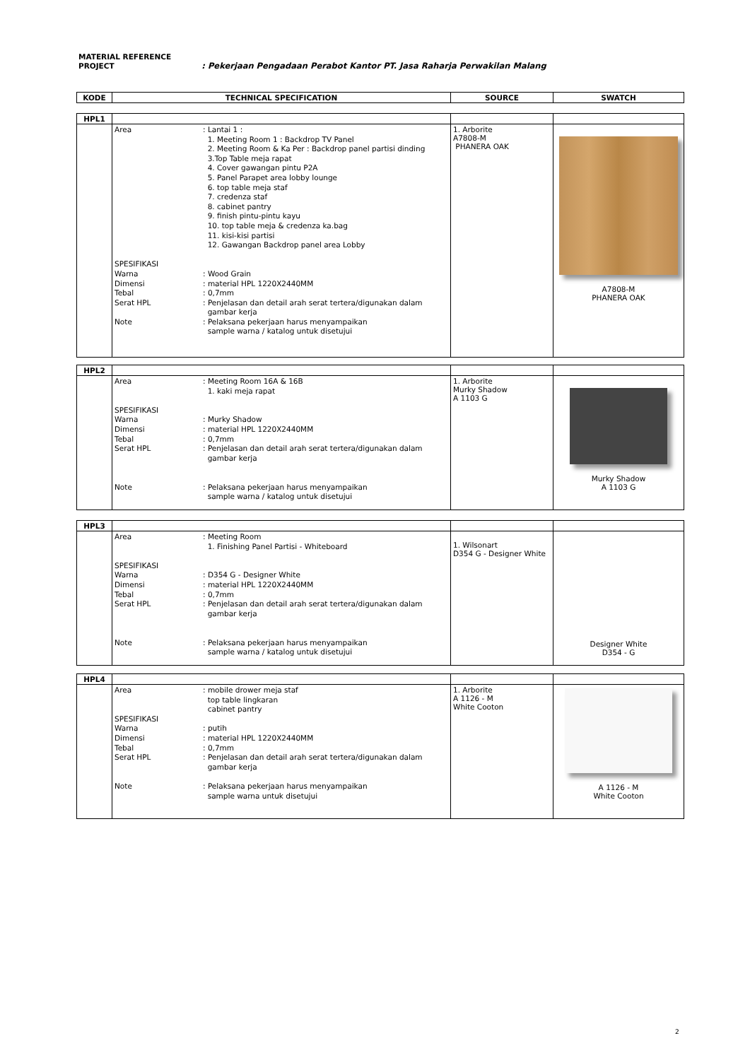MATERIAL REFERENCE
PROJECT : Pekerjaan Pengadaan Perabot Kantor PT. Jasa Raharja Perwakilan Malang
| KODE | TECHNICAL SPECIFICATION | SOURCE | SWATCH |
| --- | --- | --- | --- |
| HPL1 | | | |
| | Area : Lantai 1 : 1. Meeting Room 1 : Backdrop TV Panel 2. Meeting Room & Ka Per : Backdrop panel partisi dinding 3.Top Table meja rapat 4. Cover gawangan pintu P2A 5. Panel Parapet area lobby lounge 6. top table meja staf 7. credenza staf 8. cabinet pantry 9. finish pintu-pintu kayu 10. top table meja & credenza ka.bag 11. kisi-kisi partisi 12. Gawangan Backdrop panel area Lobby SPESIFIKASI Warna : Wood Grain Dimensi : material HPL 1220X2440MM Tebal : 0,7mm Serat HPL : Penjelasan dan detail arah serat tertera/digunakan dalam gambar kerja Note : Pelaksana pekerjaan harus menyampaikan sample warna / katalog untuk disetujui | 1. Arborite A7808-M PHANERA OAK | A7808-M PHANERA OAK |
| HPL2 | | | |
| | Area : Meeting Room 16A & 16B 1. kaki meja rapat SPESIFIKASI Warna : Murky Shadow Dimensi : material HPL 1220X2440MM Tebal : 0,7mm Serat HPL : Penjelasan dan detail arah serat tertera/digunakan dalam gambar kerja Note : Pelaksana pekerjaan harus menyampaikan sample warna / katalog untuk disetujui | 1. Arborite Murky Shadow A 1103 G | Murky Shadow A 1103 G |
| HPL3 | | | |
| | Area : Meeting Room 1. Finishing Panel Partisi - Whiteboard SPESIFIKASI Warna : D354 G - Designer White Dimensi : material HPL 1220X2440MM Tebal : 0,7mm Serat HPL : Penjelasan dan detail arah serat tertera/digunakan dalam gambar kerja Note : Pelaksana pekerjaan harus menyampaikan sample warna / katalog untuk disetujui | 1. Wilsonart D354 G - Designer White | Designer White D354 - G |
| HPL4 | | | |
| | Area : mobile drower meja staf top table lingkaran cabinet pantry SPESIFIKASI Warna : putih Dimensi : material HPL 1220X2440MM Tebal : 0,7mm Serat HPL : Penjelasan dan detail arah serat tertera/digunakan dalam gambar kerja Note : Pelaksana pekerjaan harus menyampaikan sample warna untuk disetujui | 1. Arborite A 1126 - M White Cooton | A 1126 - M White Cooton |
2